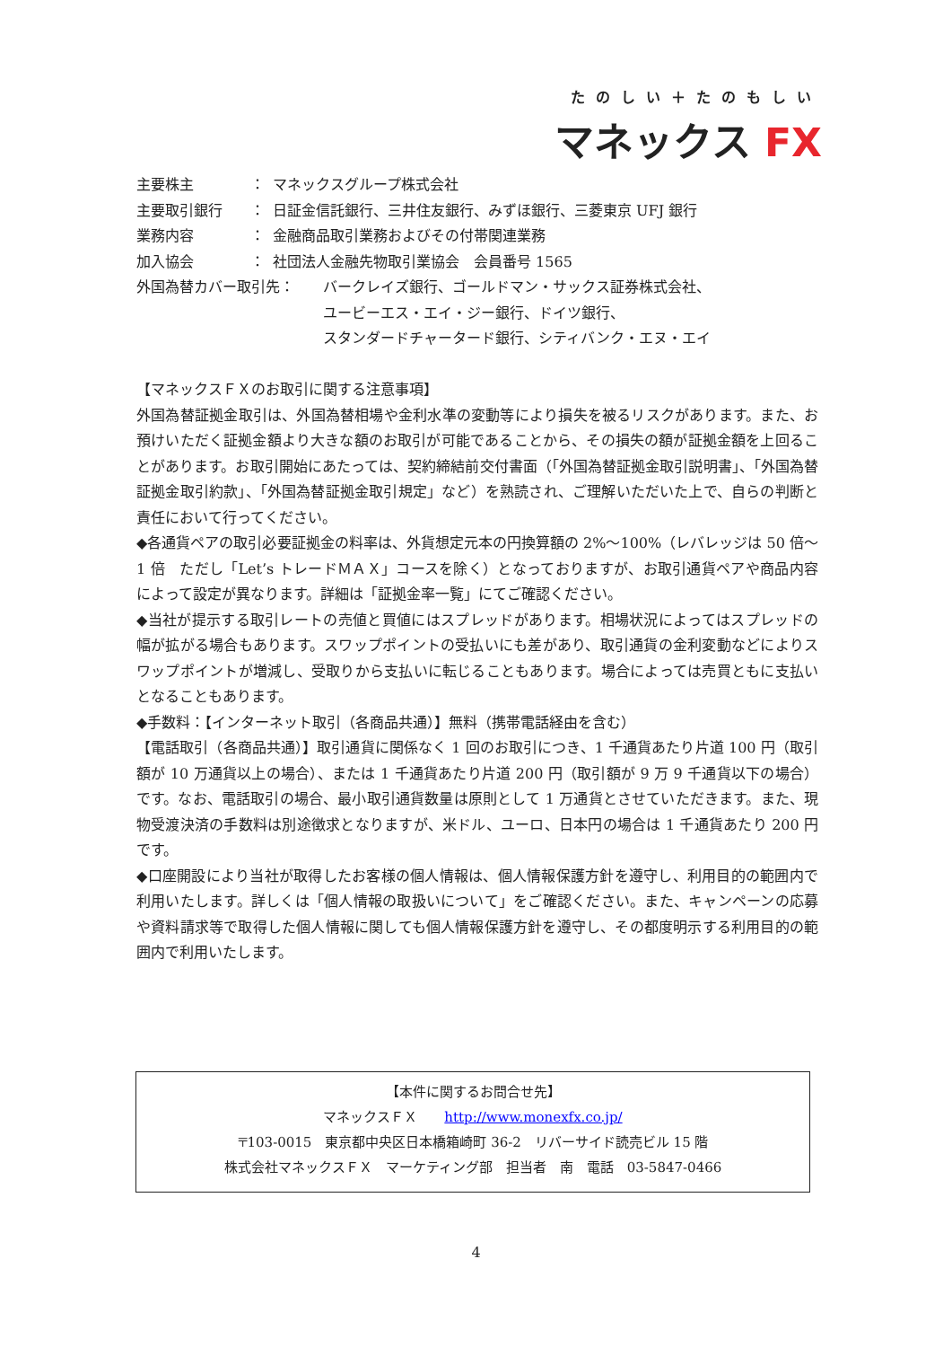たのしい＋たのもしい
マネックス FX
主要株主 ： マネックスグループ株式会社
主要取引銀行 ： 日証金信託銀行、三井住友銀行、みずほ銀行、三菱東京 UFJ 銀行
業務内容 ： 金融商品取引業務およびその付帯関連業務
加入協会 ： 社団法人金融先物取引業協会　会員番号 1565
外国為替カバー取引先： バークレイズ銀行、ゴールドマン・サックス証券株式会社、
ユービーエス・エイ・ジー銀行、ドイツ銀行、
スタンダードチャータード銀行、シティバンク・エヌ・エイ
【マネックスＦＸのお取引に関する注意事項】
外国為替証拠金取引は、外国為替相場や金利水準の変動等により損失を被るリスクがあります。また、お預けいただく証拠金額より大きな額のお取引が可能であることから、その損失の額が証拠金額を上回ることがあります。お取引開始にあたっては、契約締結前交付書面（「外国為替証拠金取引説明書」、「外国為替証拠金取引約款」、「外国為替証拠金取引規定」など）を熟読され、ご理解いただいた上で、自らの判断と責任において行ってください。
◆各通貨ペアの取引必要証拠金の料率は、外貨想定元本の円換算額の 2%～100%（レバレッジは 50 倍～1 倍　ただし「Let’s トレードＭＡＸ」コースを除く）となっておりますが、お取引通貨ペアや商品内容によって設定が異なります。詳細は「証拠金率一覧」にてご確認ください。
◆当社が提示する取引レートの売値と買値にはスプレッドがあります。相場状況によってはスプレッドの幅が拡がる場合もあります。スワップポイントの受払いにも差があり、取引通貨の金利変動などによりスワップポイントが増減し、受取りから支払いに転じることもあります。場合によっては売買ともに支払いとなることもあります。
◆手数料：【インターネット取引（各商品共通）】無料（携帯電話経由を含む）
【電話取引（各商品共通）】取引通貨に関係なく 1 回のお取引につき、1 千通貨あたり片道 100 円（取引額が 10 万通貨以上の場合）、または 1 千通貨あたり片道 200 円（取引額が 9 万 9 千通貨以下の場合）です。なお、電話取引の場合、最小取引通貨数量は原則として 1 万通貨とさせていただきます。また、現物受渡決済の手数料は別途徴求となりますが、米ドル、ユーロ、日本円の場合は 1 千通貨あたり 200 円です。
◆口座開設により当社が取得したお客様の個人情報は、個人情報保護方針を遵守し、利用目的の範囲内で利用いたします。詳しくは「個人情報の取扱いについて」をご確認ください。また、キャンペーンの応募や資料請求等で取得した個人情報に関しても個人情報保護方針を遵守し、その都度明示する利用目的の範囲内で利用いたします。
【本件に関するお問合せ先】
マネックスＦＸ　　http://www.monexfx.co.jp/
〒103-0015　東京都中央区日本橋箱崎町 36-2　リバーサイド読売ビル 15 階
株式会社マネックスＦＸ　マーケティング部　担当者　南　電話　03-5847-0466
4